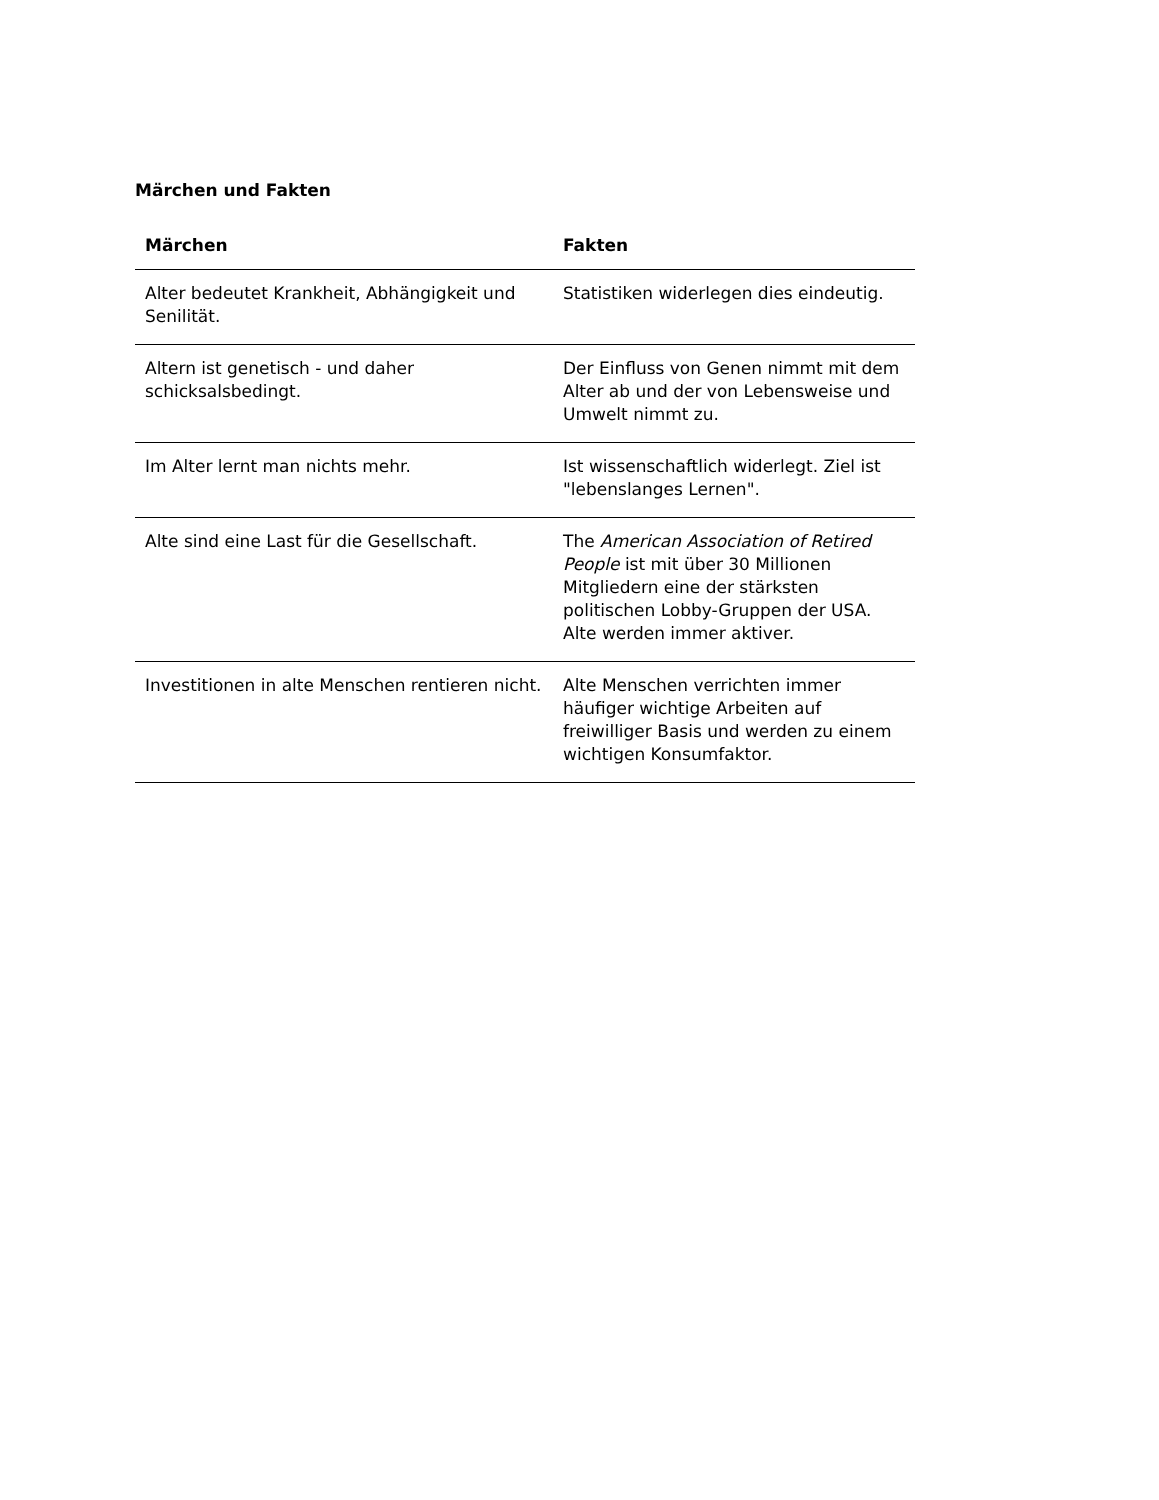Märchen und Fakten
| Märchen | Fakten |
| --- | --- |
| Alter bedeutet Krankheit, Abhängigkeit und Senilität. | Statistiken widerlegen dies eindeutig. |
| Altern ist genetisch - und daher schicksalsbedingt. | Der Einfluss von Genen nimmt mit dem Alter ab und der von Lebensweise und Umwelt nimmt zu. |
| Im Alter lernt man nichts mehr. | Ist wissenschaftlich widerlegt. Ziel ist "lebenslanges Lernen". |
| Alte sind eine Last für die Gesellschaft. | The American Association of Retired People ist mit über 30 Millionen Mitgliedern eine der stärksten politischen Lobby-Gruppen der USA. Alte werden immer aktiver. |
| Investitionen in alte Menschen rentieren nicht. | Alte Menschen verrichten immer häufiger wichtige Arbeiten auf freiwilliger Basis und werden zu einem wichtigen Konsumfaktor. |